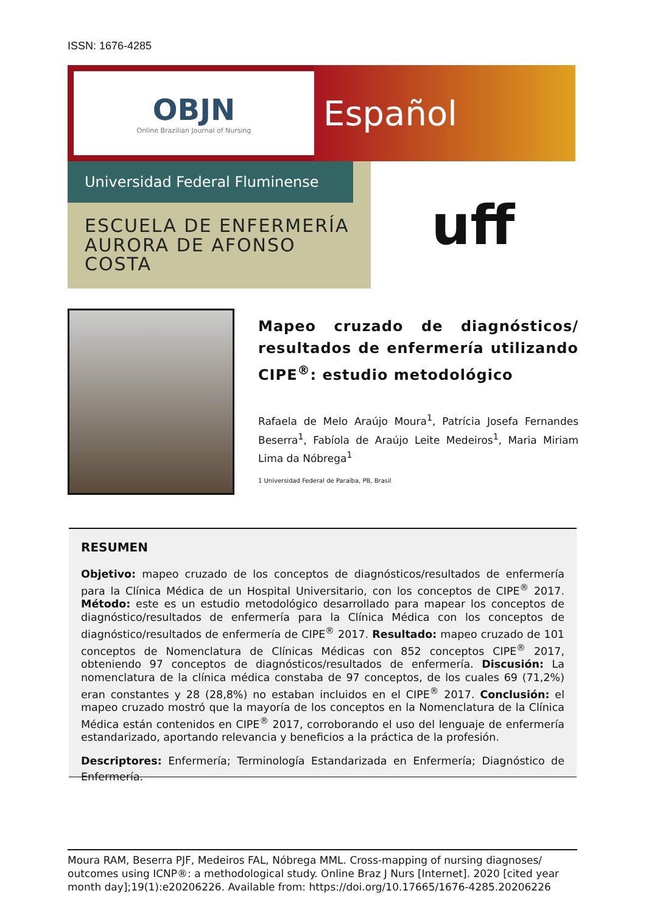ISSN: 1676-4285
OBJN
Online Brazilian Journal of Nursing
Español
Universidad Federal Fluminense
ESCUELA DE ENFERMERÍA
AURORA DE AFONSO COSTA
uff
Mapeo cruzado de diagnósticos/ resultados de enfermería utilizando CIPE<sup>®</sup>: estudio metodológico
Rafaela de Melo Araújo Moura<sup>1</sup>, Patrícia Josefa Fernandes Beserra<sup>1</sup>, Fabíola de Araújo Leite Medeiros<sup>1</sup>, Maria Miriam Lima da Nóbrega<sup>1</sup>
1 Universidad Federal de Paraíba, PB, Brasil
RESUMEN
Objetivo: mapeo cruzado de los conceptos de diagnósticos/resultados de enfermería para la Clínica Médica de un Hospital Universitario, con los conceptos de CIPE<sup>®</sup> 2017. Método: este es un estudio metodológico desarrollado para mapear los conceptos de diagnóstico/resultados de enfermería para la Clínica Médica con los conceptos de diagnóstico/resultados de enfermería de CIPE<sup>®</sup> 2017. Resultado: mapeo cruzado de 101 conceptos de Nomenclatura de Clínicas Médicas con 852 conceptos CIPE<sup>®</sup> 2017, obteniendo 97 conceptos de diagnósticos/resultados de enfermería. Discusión: La nomenclatura de la clínica médica constaba de 97 conceptos, de los cuales 69 (71,2%) eran constantes y 28 (28,8%) no estaban incluidos en el CIPE<sup>®</sup> 2017. Conclusión: el mapeo cruzado mostró que la mayoría de los conceptos en la Nomenclatura de la Clínica Médica están contenidos en CIPE<sup>®</sup> 2017, corroborando el uso del lenguaje de enfermería estandarizado, aportando relevancia y beneficios a la práctica de la profesión.
Descriptores: Enfermería; Terminología Estandarizada en Enfermería; Diagnóstico de Enfermería.
Moura RAM, Beserra PJF, Medeiros FAL, Nóbrega MML. Cross-mapping of nursing diagnoses/ outcomes using ICNP®: a methodological study. Online Braz J Nurs [Internet]. 2020 [cited year month day];19(1):e20206226. Available from: https://doi.org/10.17665/1676-4285.20206226